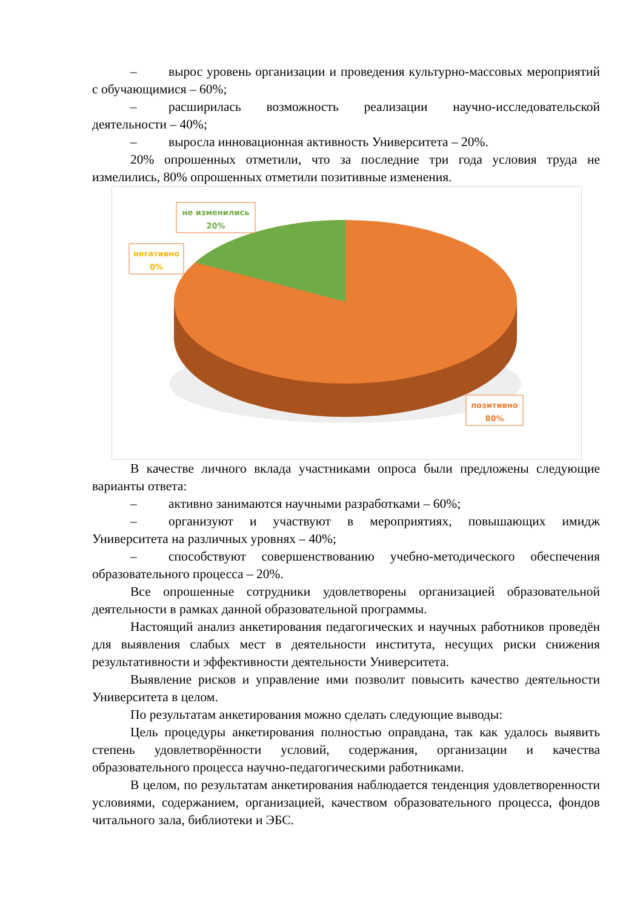– вырос уровень организации и проведения культурно-массовых мероприятий с обучающимися – 60%;
– расширилась возможность реализации научно-исследовательской деятельности – 40%;
– выросла инновационная активность Университета – 20%.
20% опрошенных отметили, что за последние три года условия труда не измелились, 80% опрошенных отметили позитивные изменения.
не изменились
20%
негативно
0%
позитивно
80%
В качестве личного вклада участниками опроса были предложены следующие варианты ответа:
– активно занимаются научными разработками – 60%;
– организуют и участвуют в мероприятиях, повышающих имидж Университета на различных уровнях – 40%;
– способствуют совершенствованию учебно-методического обеспечения образовательного процесса – 20%.
Все опрошенные сотрудники удовлетворены организацией образовательной деятельности в рамках данной образовательной программы.
Настоящий анализ анкетирования педагогических и научных работников проведён для выявления слабых мест в деятельности института, несущих риски снижения результативности и эффективности деятельности Университета.
Выявление рисков и управление ими позволит повысить качество деятельности Университета в целом.
По результатам анкетирования можно сделать следующие выводы:
Цель процедуры анкетирования полностью оправдана, так как удалось выявить степень удовлетворённости условий, содержания, организации и качества образовательного процесса научно-педагогическими работниками.
В целом, по результатам анкетирования наблюдается тенденция удовлетворенности условиями, содержанием, организацией, качеством образовательного процесса, фондов читального зала, библиотеки и ЭБС.